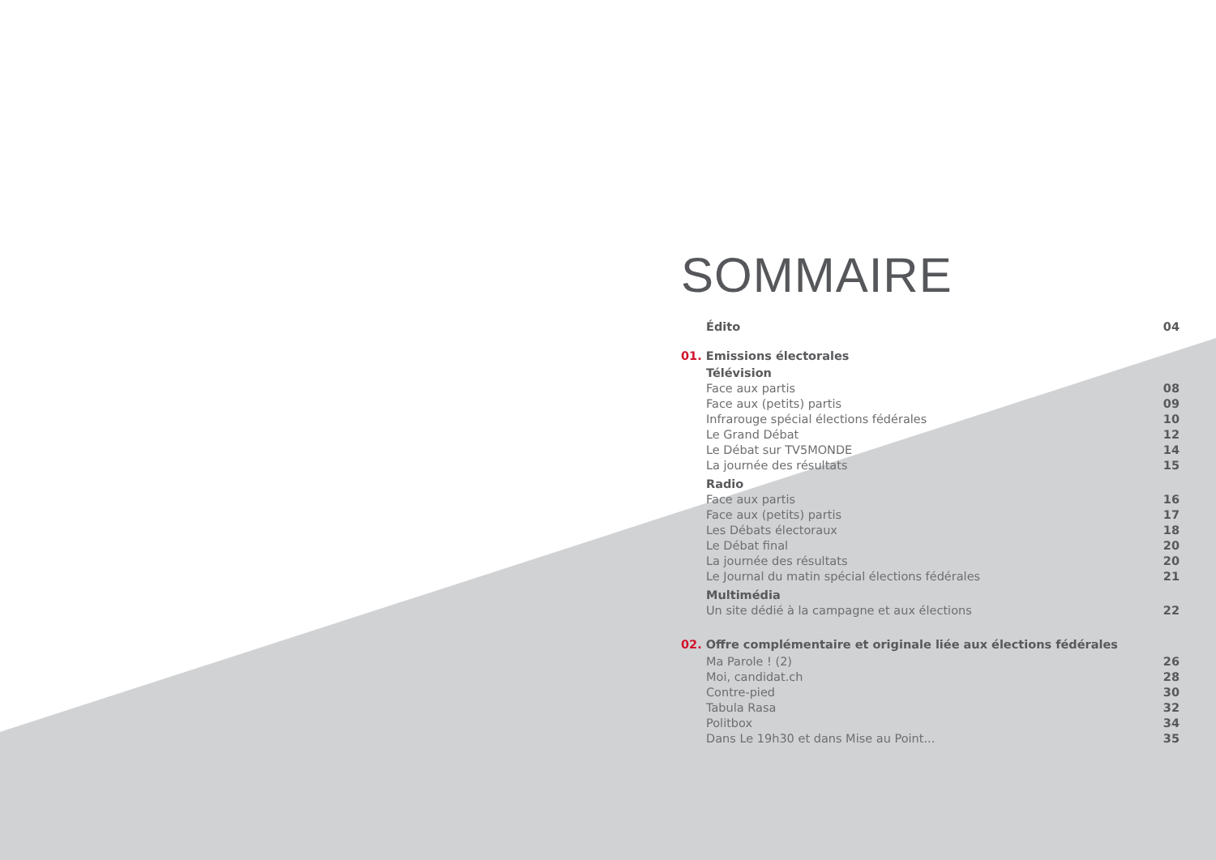SOMMAIRE
Édito 04
01. Emissions électorales
Télévision
Face aux partis 08
Face aux (petits) partis 09
Infrarouge spécial élections fédérales 10
Le Grand Débat 12
Le Débat sur TV5MONDE 14
La journée des résultats 15
Radio
Face aux partis 16
Face aux (petits) partis 17
Les Débats électoraux 18
Le Débat final 20
La journée des résultats 20
Le Journal du matin spécial élections fédérales 21
Multimédia
Un site dédié à la campagne et aux élections 22
02. Offre complémentaire et originale liée aux élections fédérales
Ma Parole ! (2) 26
Moi, candidat.ch 28
Contre-pied 30
Tabula Rasa 32
Politbox 34
Dans Le 19h30 et dans Mise au Point... 35